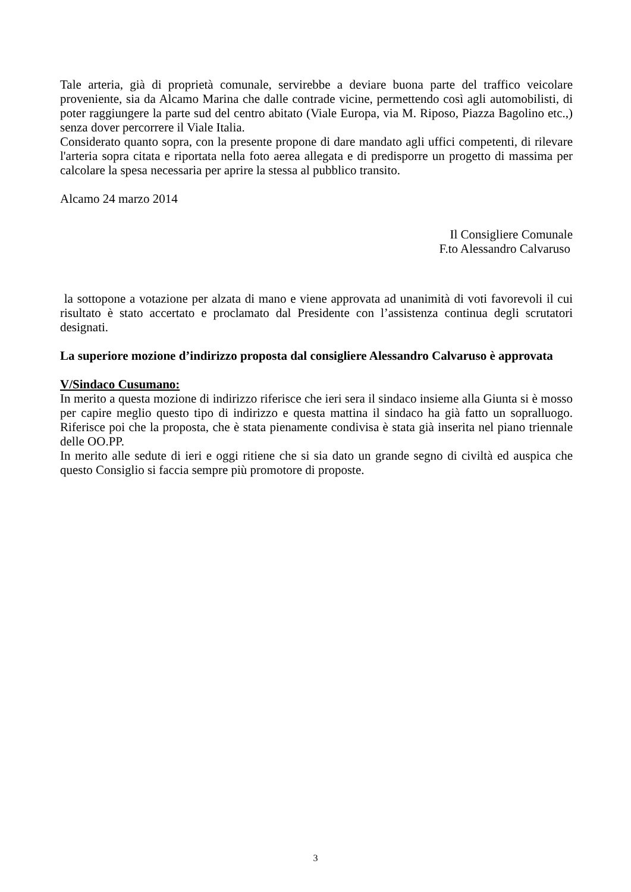Tale arteria, già di proprietà comunale, servirebbe a deviare buona parte del traffico veicolare proveniente, sia da Alcamo Marina che dalle contrade vicine, permettendo così agli automobilisti, di poter raggiungere la parte sud del centro abitato (Viale Europa, via M. Riposo, Piazza Bagolino etc.,) senza dover percorrere il Viale Italia.
Considerato quanto sopra, con la presente propone di dare mandato agli uffici competenti, di rilevare l'arteria sopra citata e riportata nella foto aerea allegata e di predisporre un progetto di massima per calcolare la spesa necessaria per aprire la stessa al pubblico transito.
Alcamo 24 marzo 2014
Il Consigliere Comunale
F.to Alessandro Calvaruso
la sottopone a votazione per alzata di mano e viene approvata ad unanimità di voti favorevoli il cui risultato è stato accertato e proclamato dal Presidente con l’assistenza continua degli scrutatori designati.
La superiore mozione d’indirizzo proposta dal consigliere Alessandro Calvaruso è approvata
V/Sindaco Cusumano:
In merito a questa mozione di indirizzo riferisce che ieri sera il sindaco insieme alla Giunta si è mosso per capire meglio questo tipo di indirizzo e questa mattina il sindaco ha già fatto un sopralluogo. Riferisce poi che la proposta, che è stata pienamente condivisa è stata già inserita nel piano triennale delle OO.PP.
In merito alle sedute di ieri e oggi ritiene che si sia dato un grande segno di civiltà ed auspica che questo Consiglio si faccia sempre più promotore di proposte.
3